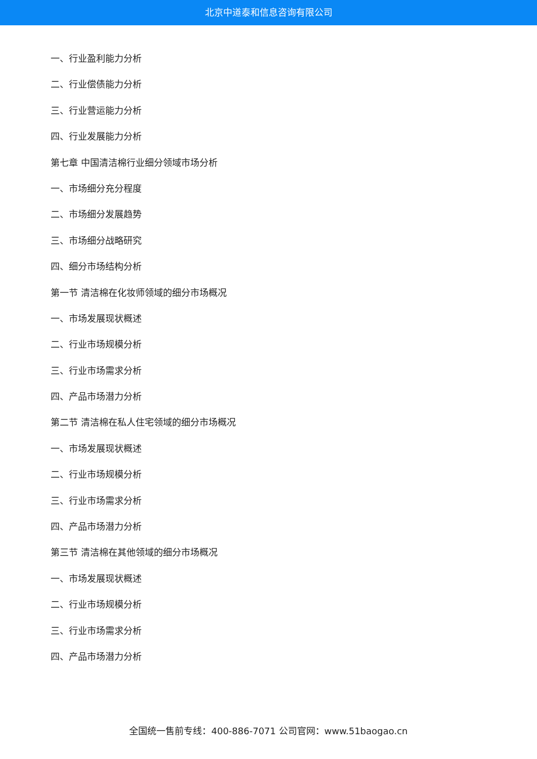北京中道泰和信息咨询有限公司
一、行业盈利能力分析
二、行业偿债能力分析
三、行业营运能力分析
四、行业发展能力分析
第七章 中国清洁棉行业细分领域市场分析
一、市场细分充分程度
二、市场细分发展趋势
三、市场细分战略研究
四、细分市场结构分析
第一节 清洁棉在化妆师领域的细分市场概况
一、市场发展现状概述
二、行业市场规模分析
三、行业市场需求分析
四、产品市场潜力分析
第二节 清洁棉在私人住宅领域的细分市场概况
一、市场发展现状概述
二、行业市场规模分析
三、行业市场需求分析
四、产品市场潜力分析
第三节 清洁棉在其他领域的细分市场概况
一、市场发展现状概述
二、行业市场规模分析
三、行业市场需求分析
四、产品市场潜力分析
全国统一售前专线：400-886-7071 公司官网：www.51baogao.cn